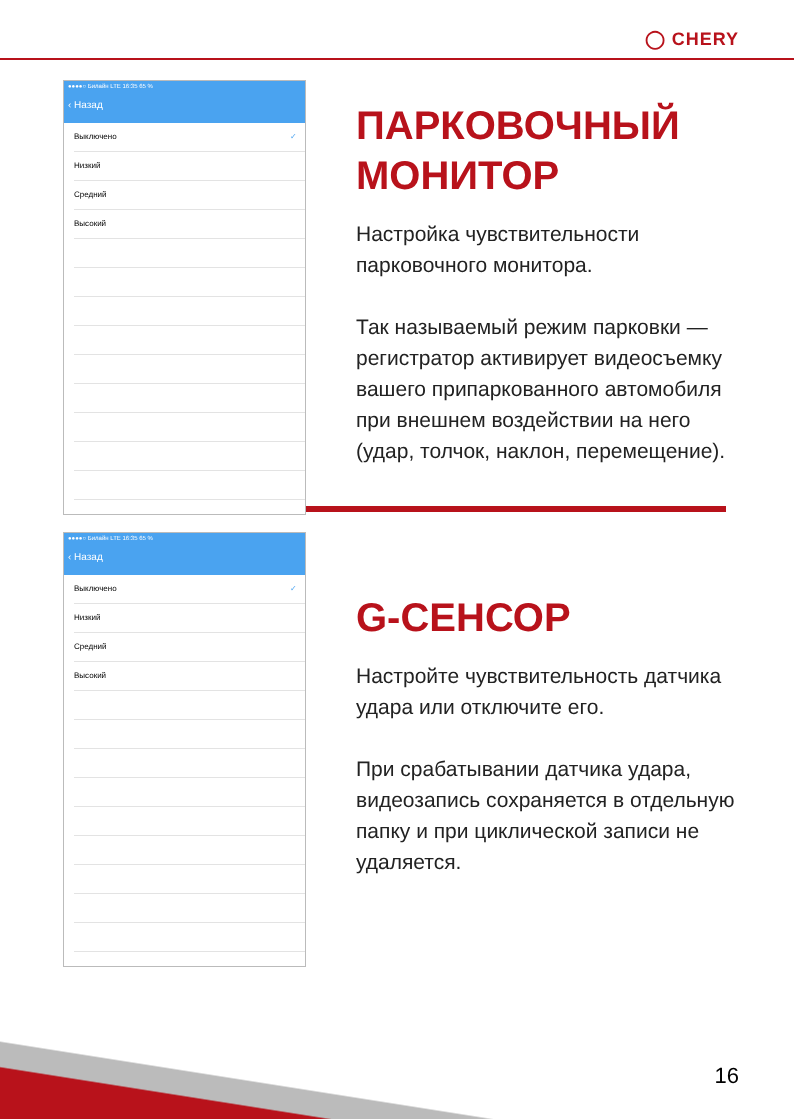◯ CHERY
●●●●○ Билайн LTE 16:35 65 %
‹ Назад
Выключено ✓
Низкий
Средний
Высокий
ПАРКОВОЧНЫЙ МОНИТОР
Настройка чувствительности парковочного монитора.
Так называемый режим парковки — регистратор активирует видеосъемку вашего припаркованного автомобиля при внешнем воздействии на него (удар, толчок, наклон, перемещение).
●●●●○ Билайн LTE 16:35 65 %
‹ Назад
Выключено ✓
Низкий
Средний
Высокий
G-СЕНСОР
Настройте чувствительность датчика удара или отключите его.
При срабатывании датчика удара, видеозапись сохраняется в отдельную папку и при циклической записи не удаляется.
16